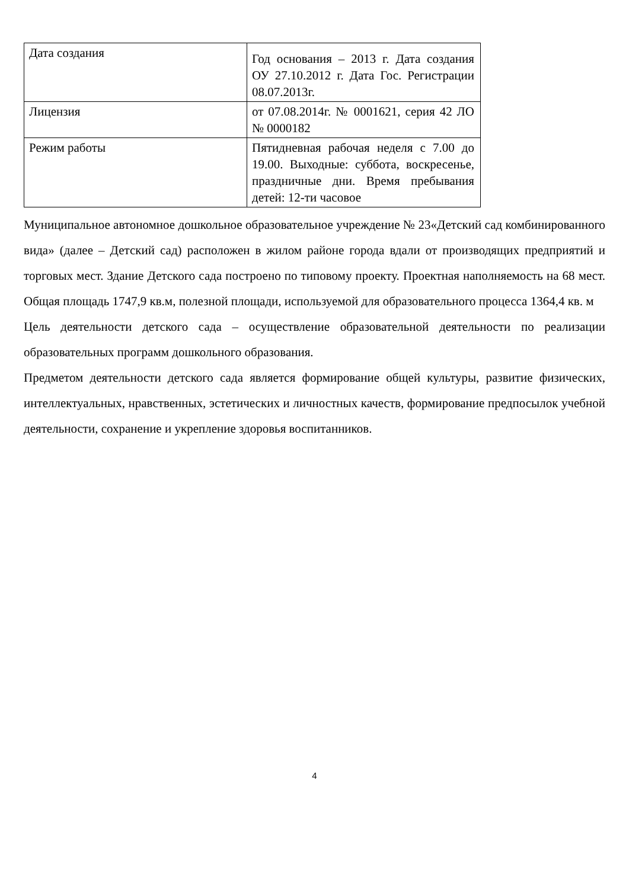| Дата создания | Год основания – 2013 г. Дата создания ОУ 27.10.2012 г. Дата Гос. Регистрации 08.07.2013г. |
| Лицензия | от 07.08.2014г. № 0001621, серия 42 ЛО № 0000182 |
| Режим работы | Пятидневная рабочая неделя с 7.00 до 19.00. Выходные: суббота, воскресенье, праздничные дни. Время пребывания детей: 12-ти часовое |
Муниципальное автономное дошкольное образовательное учреждение № 23«Детский сад комбинированного вида» (далее – Детский сад) расположен в жилом районе города вдали от производящих предприятий и торговых мест. Здание Детского сада построено по типовому проекту. Проектная наполняемость на 68 мест. Общая площадь 1747,9 кв.м, полезной площади, используемой для образовательного процесса 1364,4 кв. м
Цель деятельности детского сада – осуществление образовательной деятельности по реализации образовательных программ дошкольного образования.
Предметом деятельности детского сада является формирование общей культуры, развитие физических, интеллектуальных, нравственных, эстетических и личностных качеств, формирование предпосылок учебной деятельности, сохранение и укрепление здоровья воспитанников.
4